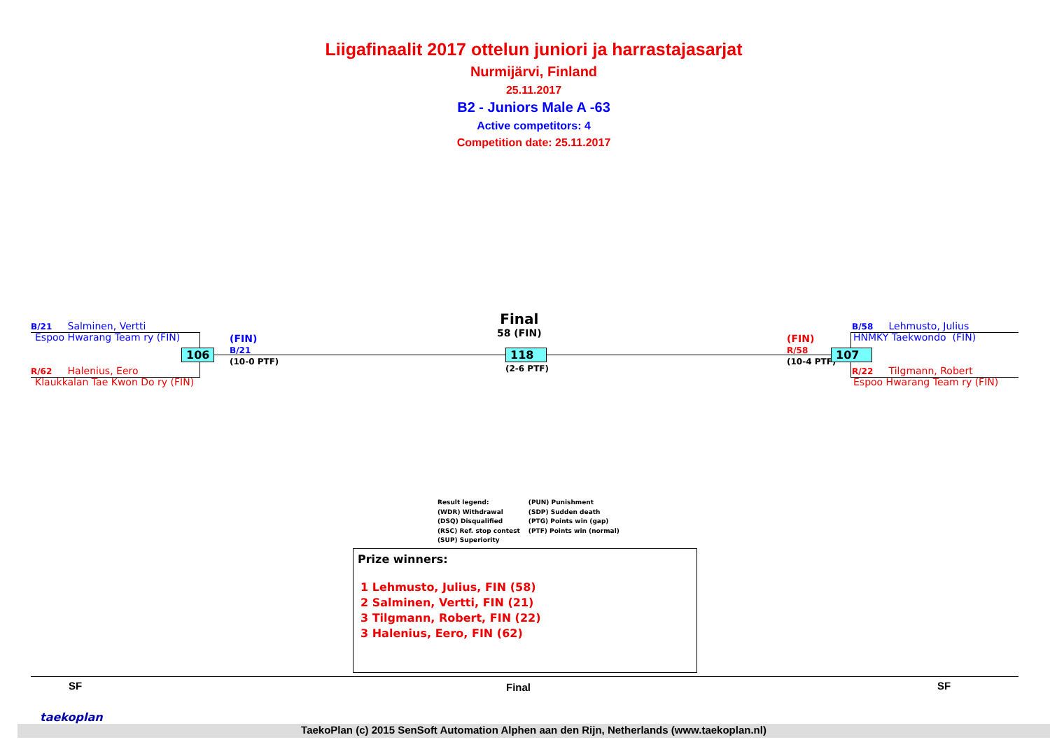Liigafinaalit 2017 ottelun juniori ja harrastajasarjat
Nurmijärvi, Finland
25.11.2017
B2 - Juniors Male A -63
Active competitors: 4
Competition date: 25.11.2017
B/21 Salminen, Vertti
Espoo Hwarang Team ry (FIN)
106
R/62 Halenius, Eero
Klaukkalan Tae Kwon Do ry (FIN)
(FIN)
B/21
(10-0 PTF)
Final
58 (FIN)
118
(2-6 PTF)
(FIN)
R/58
(10-4 PTF)
107
B/58 Lehmusto, Julius
HNMKY Taekwondo (FIN)
R/22 Tilgmann, Robert
Espoo Hwarang Team ry (FIN)
Result legend:
(WDR) Withdrawal
(DSQ) Disqualified
(RSC) Ref. stop contest
(SUP) Superiority
(PUN) Punishment
(SDP) Sudden death
(PTG) Points win (gap)
(PTF) Points win (normal)
Prize winners:
1 Lehmusto, Julius, FIN (58)
2 Salminen, Vertti, FIN (21)
3 Tilgmann, Robert, FIN (22)
3 Halenius, Eero, FIN (62)
SF Final SF
taekoplan
TaekoPlan (c) 2015 SenSoft Automation Alphen aan den Rijn, Netherlands (www.taekoplan.nl)